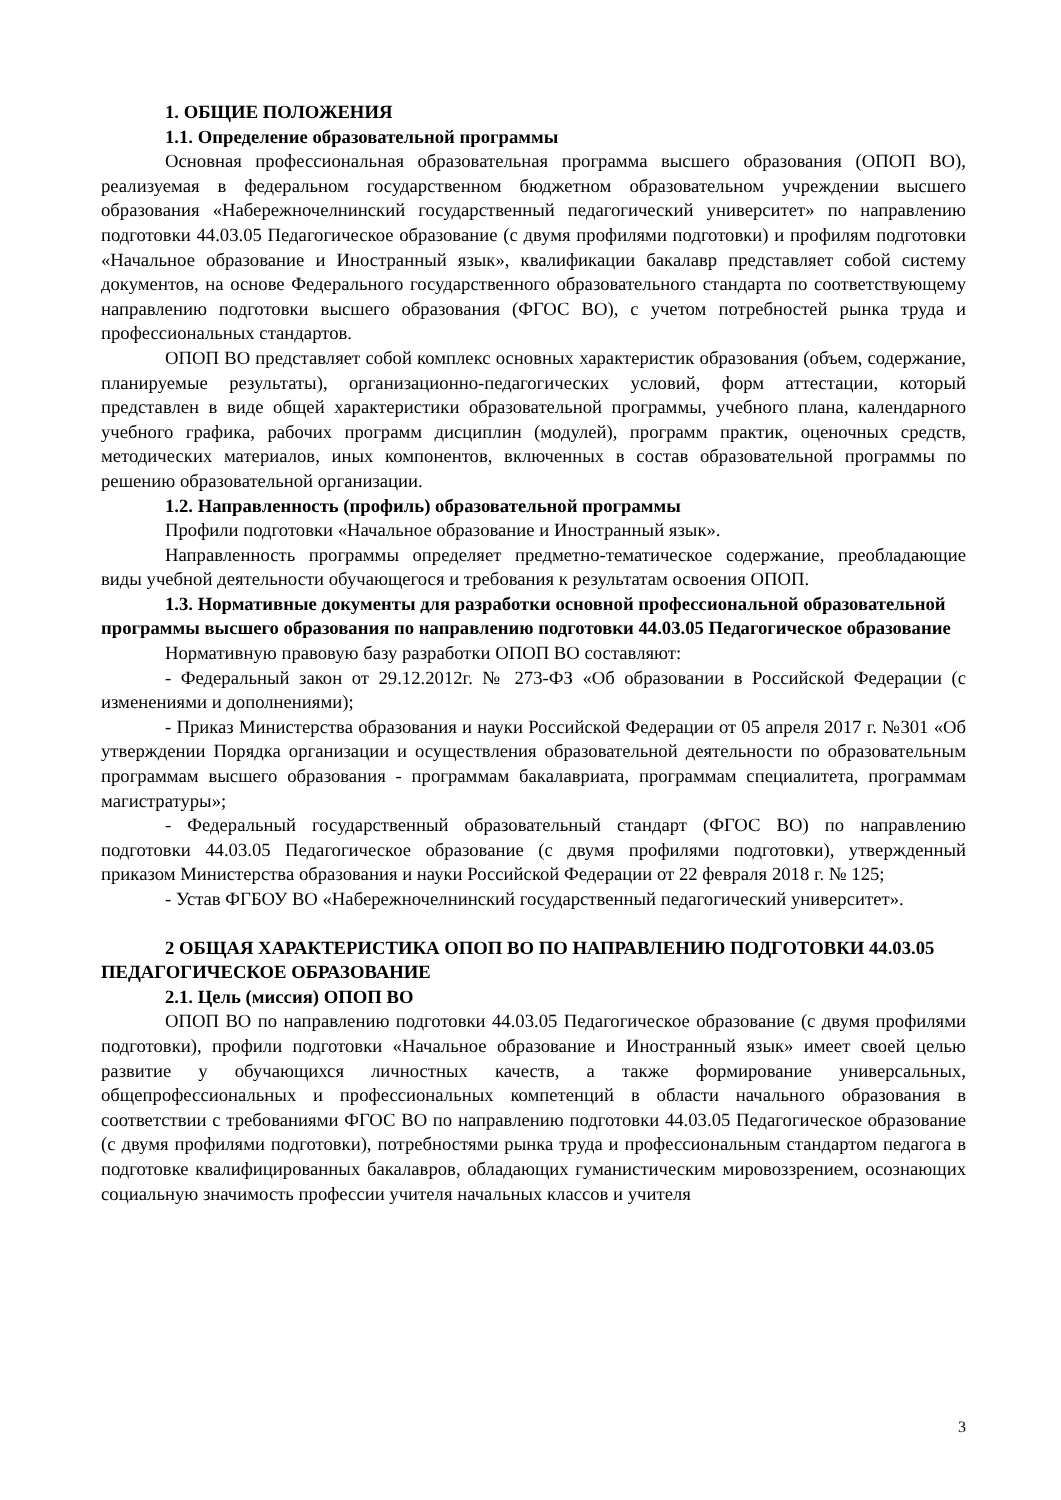1. ОБЩИЕ ПОЛОЖЕНИЯ
1.1. Определение образовательной программы
Основная профессиональная образовательная программа высшего образования (ОПОП ВО), реализуемая в федеральном государственном бюджетном образовательном учреждении высшего образования «Набережночелнинский государственный педагогический университет» по направлению подготовки 44.03.05 Педагогическое образование (с двумя профилями подготовки) и профилям подготовки «Начальное образование и Иностранный язык», квалификации бакалавр представляет собой систему документов, на основе Федерального государственного образовательного стандарта по соответствующему направлению подготовки высшего образования (ФГОС ВО), с учетом потребностей рынка труда и профессиональных стандартов.
ОПОП ВО представляет собой комплекс основных характеристик образования (объем, содержание, планируемые результаты), организационно-педагогических условий, форм аттестации, который представлен в виде общей характеристики образовательной программы, учебного плана, календарного учебного графика, рабочих программ дисциплин (модулей), программ практик, оценочных средств, методических материалов, иных компонентов, включенных в состав образовательной программы по решению образовательной организации.
1.2. Направленность (профиль) образовательной программы
Профили подготовки «Начальное образование и Иностранный язык».
Направленность программы определяет предметно-тематическое содержание, преобладающие виды учебной деятельности обучающегося и требования к результатам освоения ОПОП.
1.3. Нормативные документы для разработки основной профессиональной образовательной программы высшего образования по направлению подготовки 44.03.05 Педагогическое образование
Нормативную правовую базу разработки ОПОП ВО составляют:
- Федеральный закон от 29.12.2012г. № 273-ФЗ «Об образовании в Российской Федерации (с изменениями и дополнениями);
- Приказ Министерства образования и науки Российской Федерации от 05 апреля 2017 г. №301 «Об утверждении Порядка организации и осуществления образовательной деятельности по образовательным программам высшего образования - программам бакалавриата, программам специалитета, программам магистратуры»;
- Федеральный государственный образовательный стандарт (ФГОС ВО) по направлению подготовки 44.03.05 Педагогическое образование (с двумя профилями подготовки), утвержденный приказом Министерства образования и науки Российской Федерации от 22 февраля 2018 г. № 125;
- Устав ФГБОУ ВО «Набережночелнинский государственный педагогический университет».
2 ОБЩАЯ ХАРАКТЕРИСТИКА ОПОП ВО ПО НАПРАВЛЕНИЮ ПОДГОТОВКИ 44.03.05 ПЕДАГОГИЧЕСКОЕ ОБРАЗОВАНИЕ
2.1. Цель (миссия) ОПОП ВО
ОПОП ВО по направлению подготовки 44.03.05 Педагогическое образование (с двумя профилями подготовки), профили подготовки «Начальное образование и Иностранный язык» имеет своей целью развитие у обучающихся личностных качеств, а также формирование универсальных, общепрофессиональных и профессиональных компетенций в области начального образования в соответствии с требованиями ФГОС ВО по направлению подготовки 44.03.05 Педагогическое образование (с двумя профилями подготовки), потребностями рынка труда и профессиональным стандартом педагога в подготовке квалифицированных бакалавров, обладающих гуманистическим мировоззрением, осознающих социальную значимость профессии учителя начальных классов и учителя
3